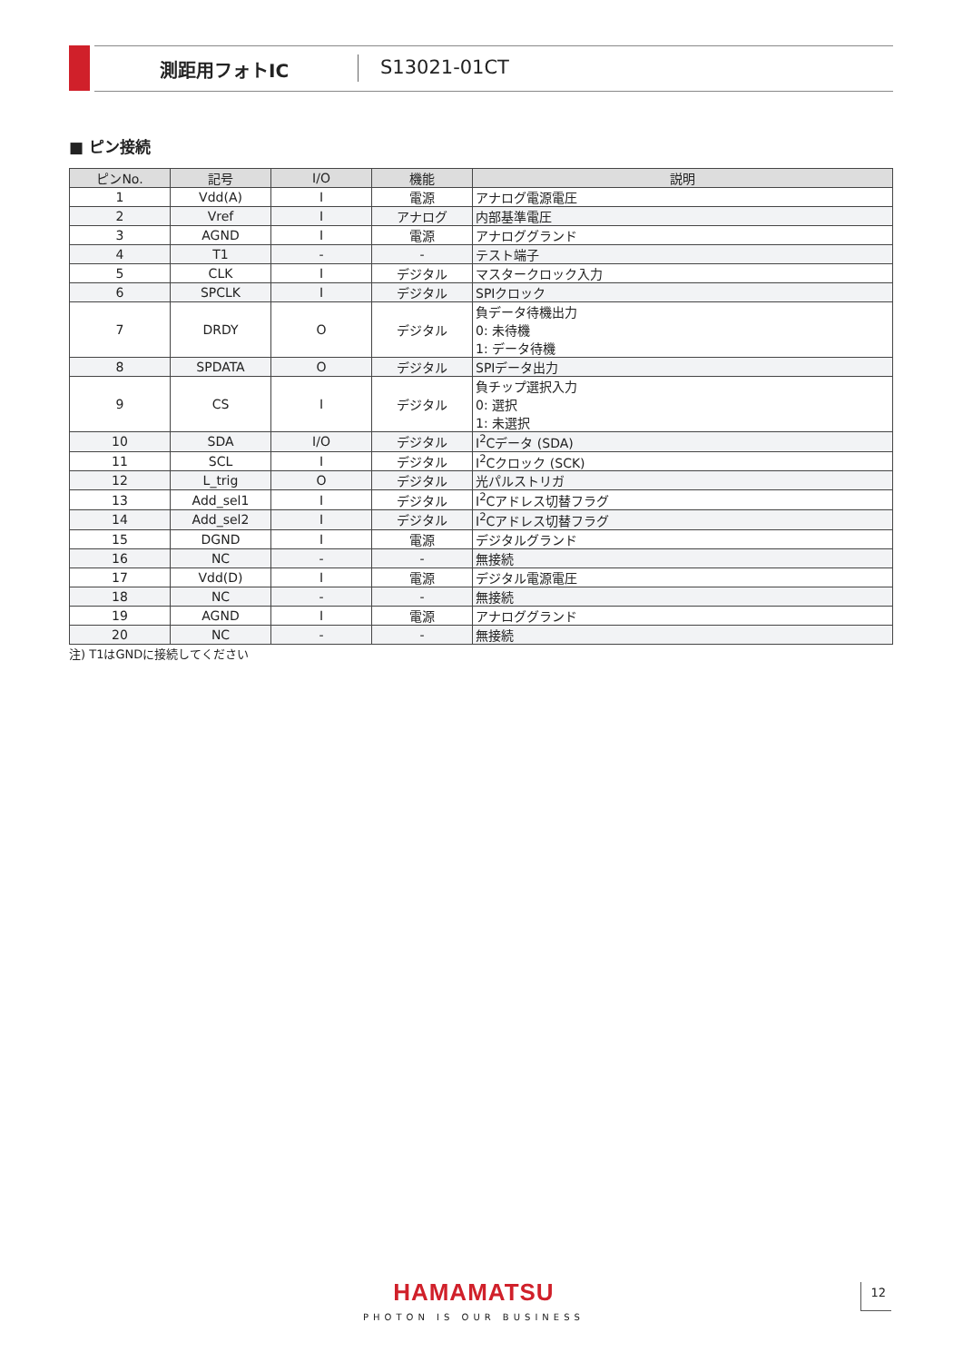測距用フォトIC S13021-01CT
■ ピン接続
| ピンNo. | 記号 | I/O | 機能 | 説明 |
| --- | --- | --- | --- | --- |
| 1 | Vdd(A) | I | 電源 | アナログ電源電圧 |
| 2 | Vref | I | アナログ | 内部基準電圧 |
| 3 | AGND | I | 電源 | アナロググランド |
| 4 | T1 | - | - | テスト端子 |
| 5 | CLK | I | デジタル | マスタークロック入力 |
| 6 | SPCLK | I | デジタル | SPIクロック |
| 7 | DRDY | O | デジタル | 負データ待機出力 0: 未待機 1: データ待機 |
| 8 | SPDATA | O | デジタル | SPIデータ出力 |
| 9 | CS | I | デジタル | 負チップ選択入力 0: 選択 1: 未選択 |
| 10 | SDA | I/O | デジタル | I<sup>2</sup>Cデータ (SDA) |
| 11 | SCL | I | デジタル | I<sup>2</sup>Cクロック (SCK) |
| 12 | L_trig | O | デジタル | 光パルストリガ |
| 13 | Add_sel1 | I | デジタル | I<sup>2</sup>Cアドレス切替フラグ |
| 14 | Add_sel2 | I | デジタル | I<sup>2</sup>Cアドレス切替フラグ |
| 15 | DGND | I | 電源 | デジタルグランド |
| 16 | NC | - | - | 無接続 |
| 17 | Vdd(D) | I | 電源 | デジタル電源電圧 |
| 18 | NC | - | - | 無接続 |
| 19 | AGND | I | 電源 | アナロググランド |
| 20 | NC | - | - | 無接続 |
注) T1はGNDに接続してください
HAMAMATSU
PHOTON IS OUR BUSINESS
12